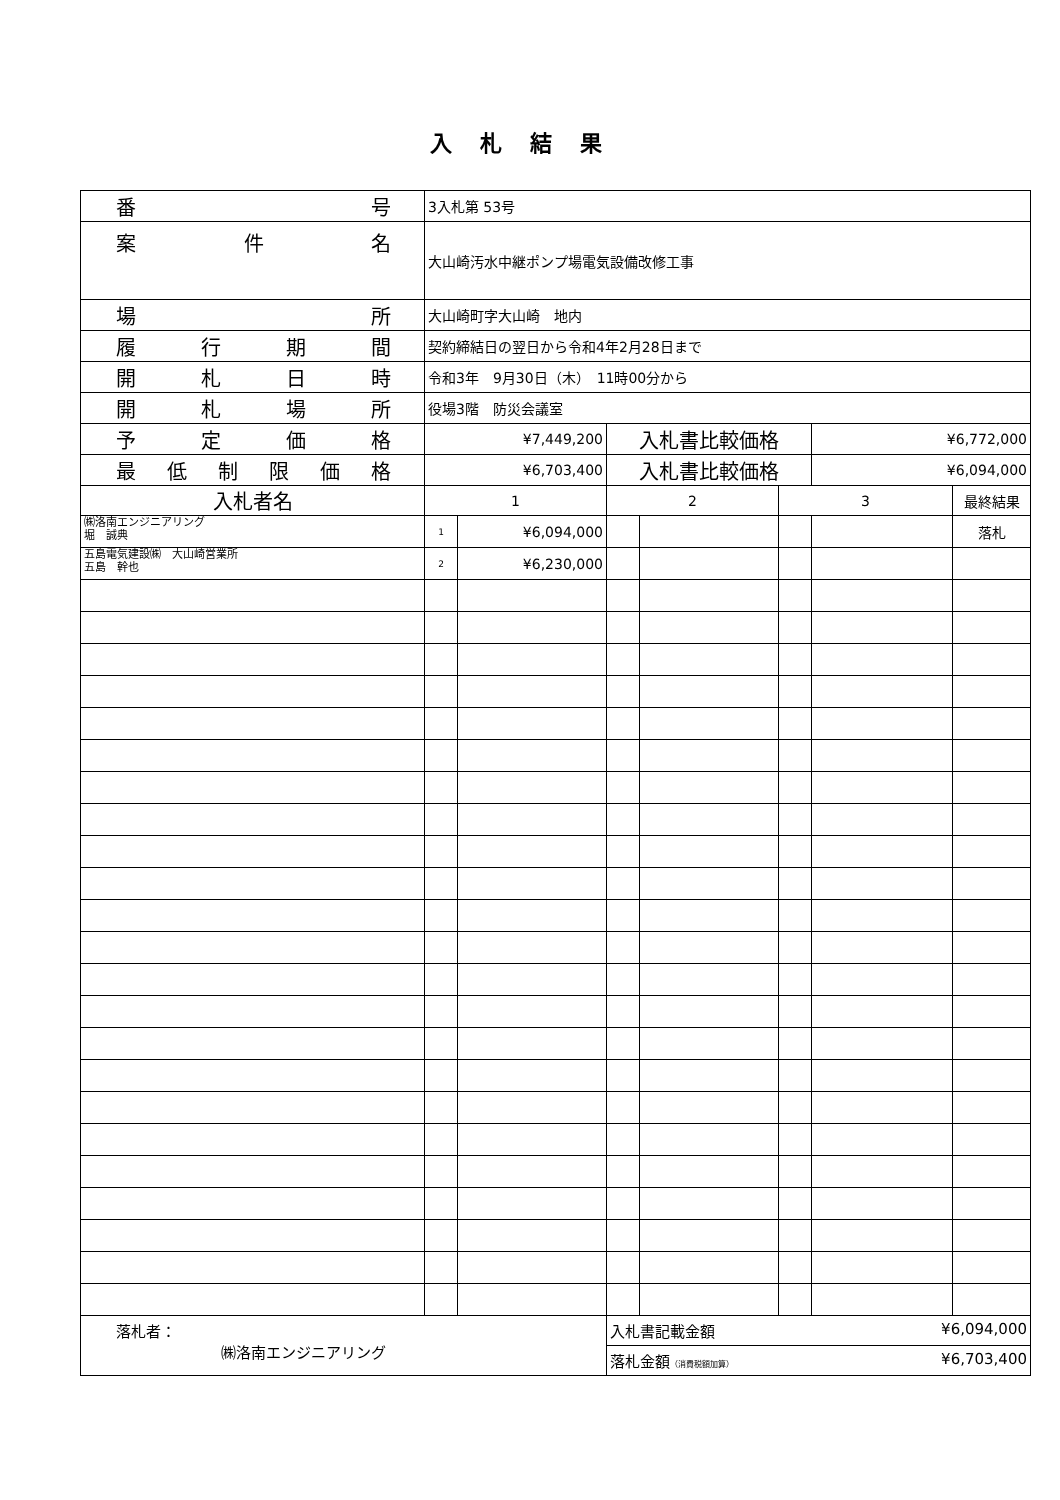入札結果
| 番 号 | 3入札第 53号 | | | | | | |
| 案 件 名 | 大山崎汚水中継ポンプ場電気設備改修工事 | | | | | | |
| 場 所 | 大山崎町字大山崎 地内 | | | | | | |
| 履 行 期 間 | 契約締結日の翌日から令和4年2月28日まで | | | | | | |
| 開 札 日 時 | 令和3年 9月30日（木） 11時00分から | | | | | | |
| 開 札 場 所 | 役場3階 防災会議室 | | | | | | |
| 予 定 価 格 | ¥7,449,200 | | 入札書比較価格 | | | ¥6,772,000 | |
| 最 低 制 限 価 格 | ¥6,703,400 | | 入札書比較価格 | | | ¥6,094,000 | |
| 入札者名 | 1 | | 2 | | 3 | | 最終結果 |
| ㈱洛南エンジニアリング 堀 誠典 | 1 | ¥6,094,000 | | | | | 落札 |
| 五島電気建設㈱ 大山崎営業所 五島 幹也 | 2 | ¥6,230,000 | | | | | |
| 落札者： ㈱洛南エンジニアリング | | | 入札書記載金額 ¥6,094,000 | | | | |
| | | | 落札金額 （消費税額加算） ¥6,703,400 | | | | |